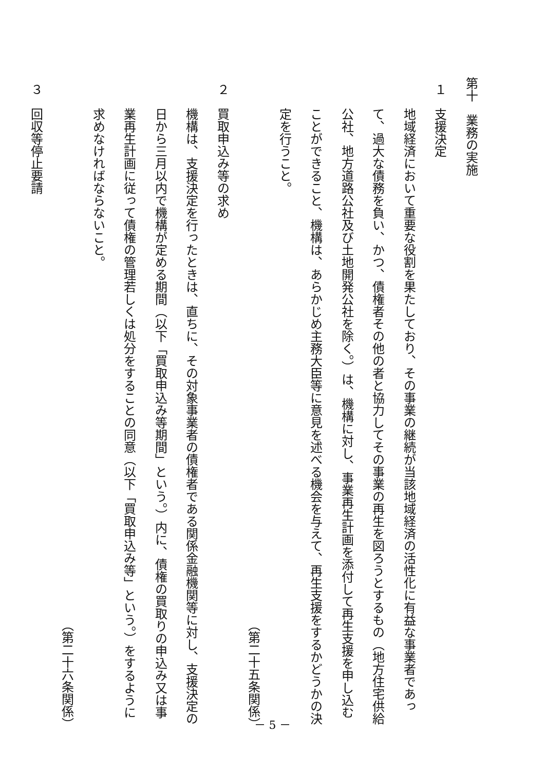第十　業務の実施
１　支援決定
地域経済において重要な役割を果たしており、その事業の継続が当該地域経済の活性化に有益な事業者であって、過大な債務を負い、かつ、債権者その他の者と協力してその事業の再生を図ろうとするもの（地方住宅供給公社、地方道路公社及び土地開発公社を除く。）は、機構に対し、事業再生計画を添付して再生支援を申し込むことができること、機構は、あらかじめ主務大臣等に意見を述べる機会を与えて、再生支援をするかどうかの決定を行うこと。
（第二十五条関係）
２　買取申込み等の求め
機構は、支援決定を行ったときは、直ちに、その対象事業者の債権者である関係金融機関等に対し、支援決定の日から三月以内で機構が定める期間（以下「買取申込み等期間」という。）内に、債権の買取りの申込み又は事業再生計画に従って債権の管理若しくは処分をすることの同意（以下「買取申込み等」という。）をするように求めなければならないこと。
（第二十六条関係）
３　回収等停止要請
－ 5 －